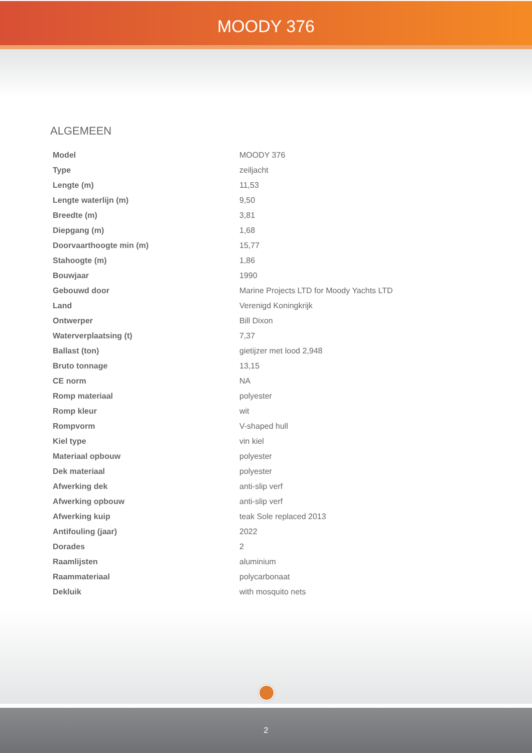MOODY 376
ALGEMEEN
| Model | MOODY 376 |
| Type | zeiljacht |
| Lengte (m) | 11,53 |
| Lengte waterlijn (m) | 9,50 |
| Breedte (m) | 3,81 |
| Diepgang (m) | 1,68 |
| Doorvaarthoogte min (m) | 15,77 |
| Stahoogte (m) | 1,86 |
| Bouwjaar | 1990 |
| Gebouwd door | Marine Projects LTD for Moody Yachts LTD |
| Land | Verenigd Koningkrijk |
| Ontwerper | Bill Dixon |
| Waterverplaatsing (t) | 7,37 |
| Ballast (ton) | gietijzer met lood 2,948 |
| Bruto tonnage | 13,15 |
| CE norm | NA |
| Romp materiaal | polyester |
| Romp kleur | wit |
| Rompvorm | V-shaped hull |
| Kiel type | vin kiel |
| Materiaal opbouw | polyester |
| Dek materiaal | polyester |
| Afwerking dek | anti-slip verf |
| Afwerking opbouw | anti-slip verf |
| Afwerking kuip | teak Sole replaced 2013 |
| Antifouling (jaar) | 2022 |
| Dorades | 2 |
| Raamlijsten | aluminium |
| Raammateriaal | polycarbonaat |
| Dekluik | with mosquito nets |
2